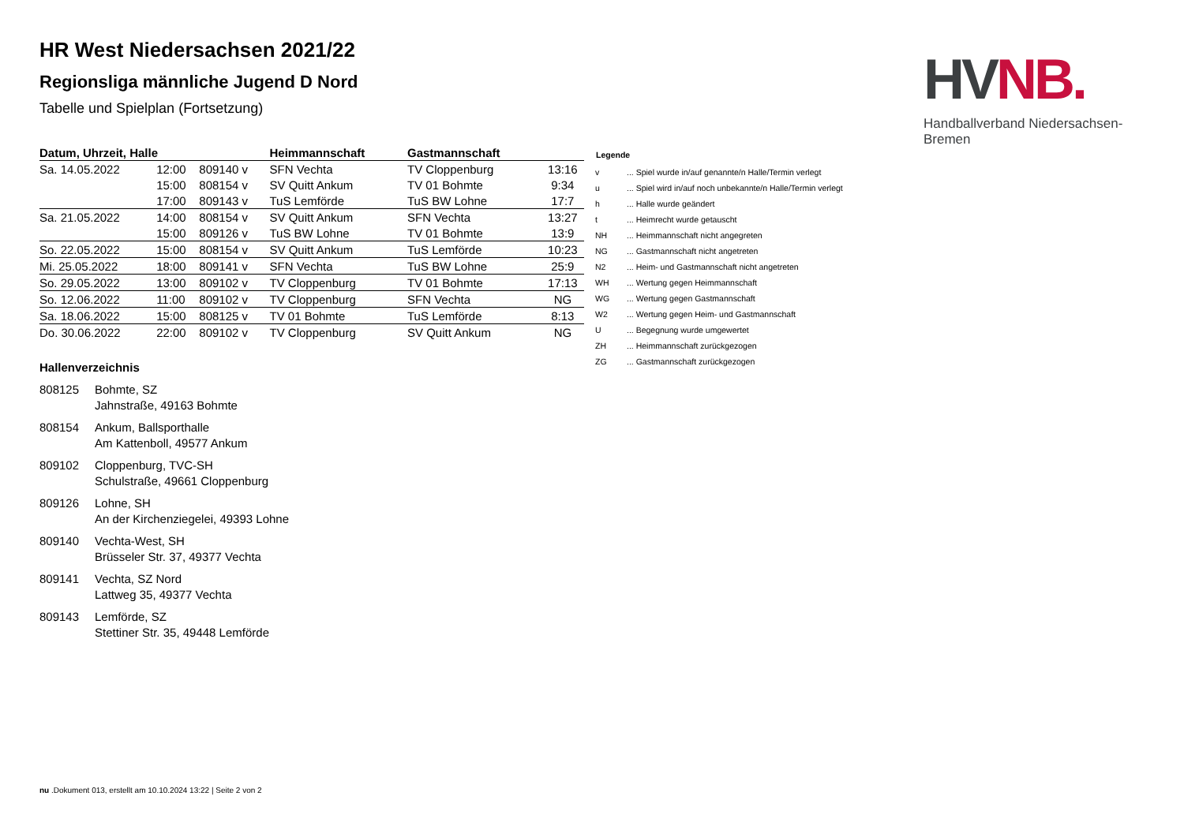HV NB.
Handballverband Niedersachsen-Bremen
HR West Niedersachsen 2021/22
Regionsliga männliche Jugend D Nord
Tabelle und Spielplan (Fortsetzung)
| Datum, Uhrzeit, Halle | | | Heimmannschaft | Gastmannschaft | |
| --- | --- | --- | --- | --- | --- |
| Sa. 14.05.2022 | 12:00 | 809140 v | SFN Vechta | TV Cloppenburg | 13:16 |
| | 15:00 | 808154 v | SV Quitt Ankum | TV 01 Bohmte | 9:34 |
| | 17:00 | 809143 v | TuS Lemförde | TuS BW Lohne | 17:7 |
| Sa. 21.05.2022 | 14:00 | 808154 v | SV Quitt Ankum | SFN Vechta | 13:27 |
| | 15:00 | 809126 v | TuS BW Lohne | TV 01 Bohmte | 13:9 |
| So. 22.05.2022 | 15:00 | 808154 v | SV Quitt Ankum | TuS Lemförde | 10:23 |
| Mi. 25.05.2022 | 18:00 | 809141 v | SFN Vechta | TuS BW Lohne | 25:9 |
| So. 29.05.2022 | 13:00 | 809102 v | TV Cloppenburg | TV 01 Bohmte | 17:13 |
| So. 12.06.2022 | 11:00 | 809102 v | TV Cloppenburg | SFN Vechta | NG |
| Sa. 18.06.2022 | 15:00 | 808125 v | TV 01 Bohmte | TuS Lemförde | 8:13 |
| Do. 30.06.2022 | 22:00 | 809102 v | TV Cloppenburg | SV Quitt Ankum | NG |
Hallenverzeichnis
808125 Bohmte, SZ
Jahnstraße, 49163 Bohmte
808154 Ankum, Ballsporthalle
Am Kattenboll, 49577 Ankum
809102 Cloppenburg, TVC-SH
Schulstraße, 49661 Cloppenburg
809126 Lohne, SH
An der Kirchenziegelei, 49393 Lohne
809140 Vechta-West, SH
Brüsseler Str. 37, 49377 Vechta
809141 Vechta, SZ Nord
Lattweg 35, 49377 Vechta
809143 Lemförde, SZ
Stettiner Str. 35, 49448 Lemförde
| Legende | |
| --- | --- |
| v | ... Spiel wurde in/auf genannte/n Halle/Termin verlegt |
| u | ... Spiel wird in/auf noch unbekannte/n Halle/Termin verlegt |
| h | ... Halle wurde geändert |
| t | ... Heimrecht wurde getauscht |
| NH | ... Heimmannschaft nicht angegreten |
| NG | ... Gastmannschaft nicht angetreten |
| N2 | ... Heim- und Gastmannschaft nicht angetreten |
| WH | ... Wertung gegen Heimmannschaft |
| WG | ... Wertung gegen Gastmannschaft |
| W2 | ... Wertung gegen Heim- und Gastmannschaft |
| U | ... Begegnung wurde umgewertet |
| ZH | ... Heimmannschaft zurückgezogen |
| ZG | ... Gastmannschaft zurückgezogen |
nu .Dokument 013, erstellt am 10.10.2024 13:22 | Seite 2 von 2